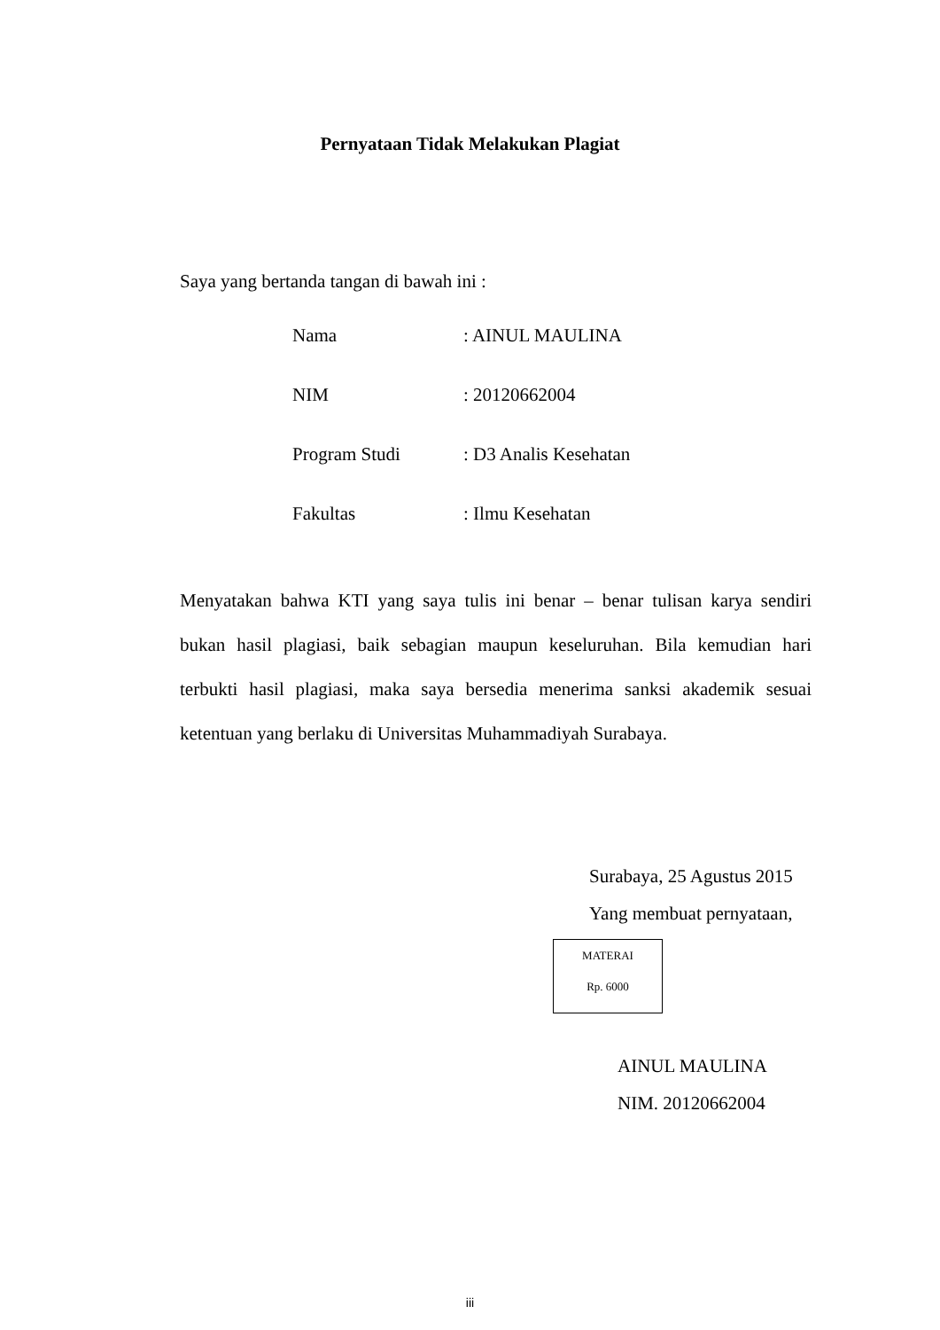Pernyataan Tidak Melakukan Plagiat
Saya yang bertanda tangan di bawah ini :
| Nama | : AINUL MAULINA |
| NIM | : 20120662004 |
| Program Studi | : D3 Analis Kesehatan |
| Fakultas | : Ilmu Kesehatan |
Menyatakan bahwa KTI yang saya tulis ini benar – benar tulisan karya sendiri bukan hasil plagiasi, baik sebagian maupun keseluruhan. Bila kemudian hari terbukti hasil plagiasi, maka saya bersedia menerima sanksi akademik sesuai ketentuan yang berlaku di Universitas Muhammadiyah Surabaya.
Surabaya, 25 Agustus 2015
Yang membuat pernyataan,
MATERAI
Rp. 6000
AINUL MAULINA
NIM. 20120662004
iii